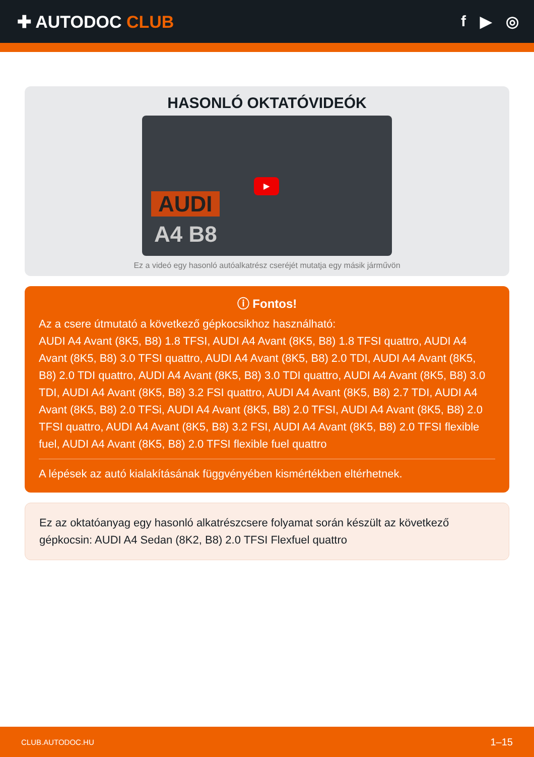✚ AUTODOC CLUB f ▶ ◎
HASONLÓ OKTATÓVIDEÓK
AUDI
A4 B8
▶
Ez a videó egy hasonló autóalkatrész cseréjét mutatja egy másik járművön
ⓘ Fontos!
Az a csere útmutató a következő gépkocsikhoz használható:
AUDI A4 Avant (8K5, B8) 1.8 TFSI, AUDI A4 Avant (8K5, B8) 1.8 TFSI quattro, AUDI A4 Avant (8K5, B8) 3.0 TFSI quattro, AUDI A4 Avant (8K5, B8) 2.0 TDI, AUDI A4 Avant (8K5, B8) 2.0 TDI quattro, AUDI A4 Avant (8K5, B8) 3.0 TDI quattro, AUDI A4 Avant (8K5, B8) 3.0 TDI, AUDI A4 Avant (8K5, B8) 3.2 FSI quattro, AUDI A4 Avant (8K5, B8) 2.7 TDI, AUDI A4 Avant (8K5, B8) 2.0 TFSi, AUDI A4 Avant (8K5, B8) 2.0 TFSI, AUDI A4 Avant (8K5, B8) 2.0 TFSI quattro, AUDI A4 Avant (8K5, B8) 3.2 FSI, AUDI A4 Avant (8K5, B8) 2.0 TFSI flexible fuel, AUDI A4 Avant (8K5, B8) 2.0 TFSI flexible fuel quattro
A lépések az autó kialakításának függvényében kismértékben eltérhetnek.
Ez az oktatóanyag egy hasonló alkatrészcsere folyamat során készült az következő gépkocsin: AUDI A4 Sedan (8K2, B8) 2.0 TFSI Flexfuel quattro
CLUB.AUTODOC.HU 1–15